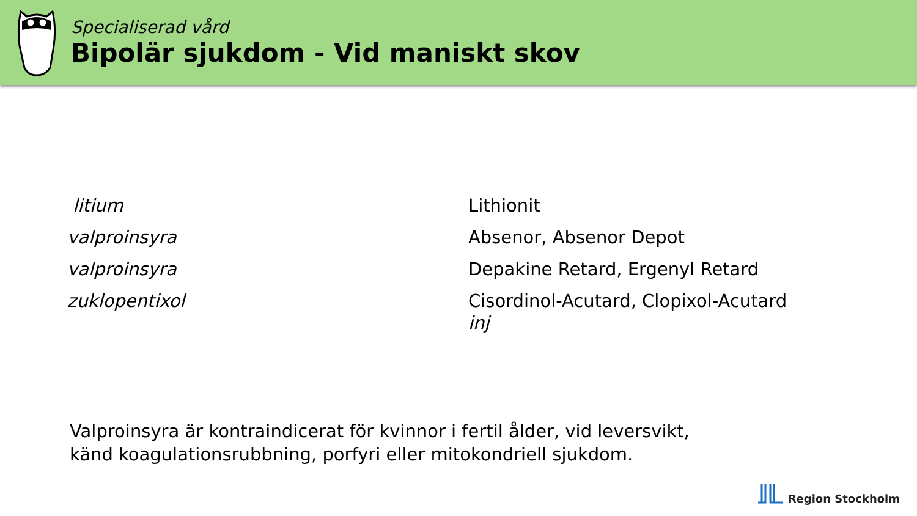Specialiserad vård
Bipolär sjukdom - Vid maniskt skov
| litium | Lithionit |
| valproinsyra | Absenor, Absenor Depot |
| valproinsyra | Depakine Retard, Ergenyl Retard |
| zuklopentixol | Cisordinol-Acutard, Clopixol-Acutard inj |
Valproinsyra är kontraindicerat för kvinnor i fertil ålder, vid leversvikt,
känd koagulationsrubbning, porfyri eller mitokondriell sjukdom.
Region Stockholm